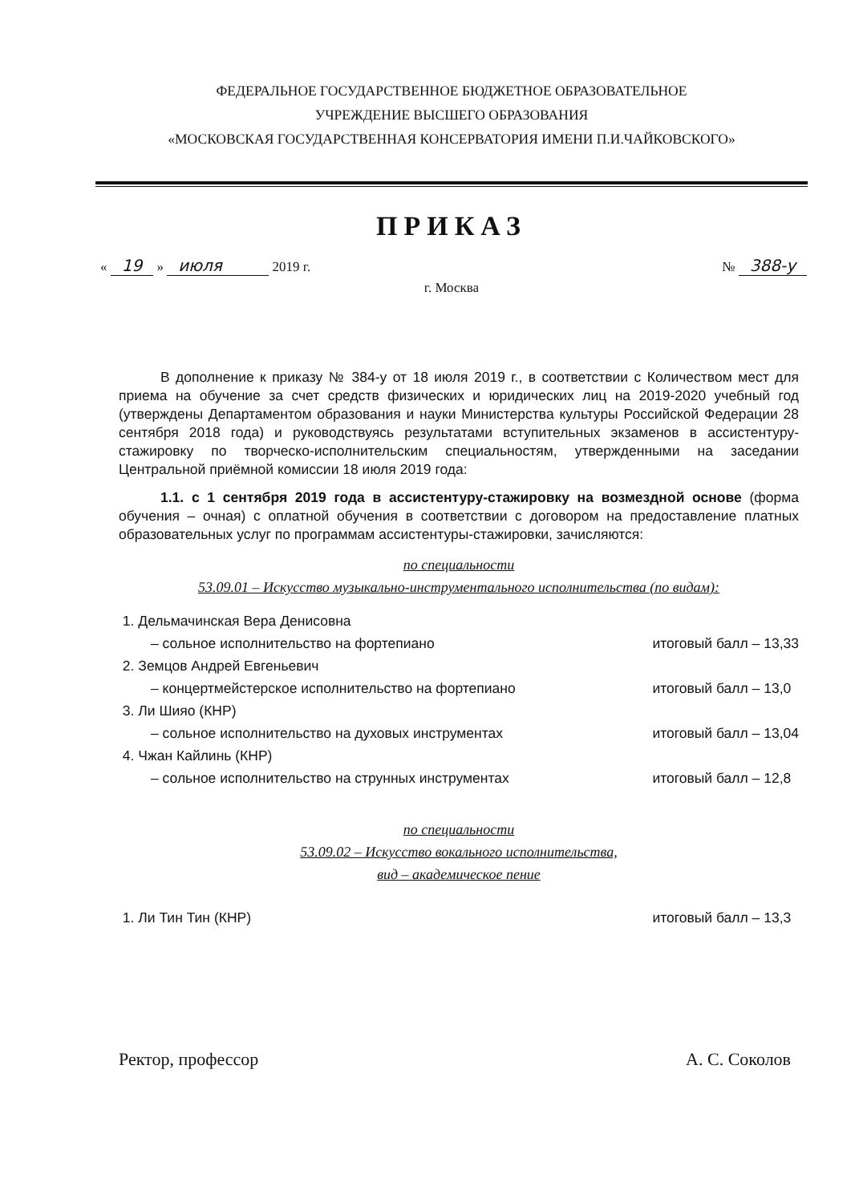ФЕДЕРАЛЬНОЕ ГОСУДАРСТВЕННОЕ БЮДЖЕТНОЕ ОБРАЗОВАТЕЛЬНОЕ
УЧРЕЖДЕНИЕ ВЫСШЕГО ОБРАЗОВАНИЯ
«МОСКОВСКАЯ ГОСУДАРСТВЕННАЯ КОНСЕРВАТОРИЯ ИМЕНИ П.И.ЧАЙКОВСКОГО»
ПРИКАЗ
« 19 » июля 2019 г. № 388-у
г. Москва
В дополнение к приказу № 384-у от 18 июля 2019 г., в соответствии с Количеством мест для приема на обучение за счет средств физических и юридических лиц на 2019-2020 учебный год (утверждены Департаментом образования и науки Министерства культуры Российской Федерации 28 сентября 2018 года) и руководствуясь результатами вступительных экзаменов в ассистентуру-стажировку по творческо-исполнительским специальностям, утвержденными на заседании Центральной приёмной комиссии 18 июля 2019 года:
1.1. с 1 сентября 2019 года в ассистентуру-стажировку на возмездной основе (форма обучения – очная) с оплатной обучения в соответствии с договором на предоставление платных образовательных услуг по программам ассистентуры-стажировки, зачисляются:
по специальности
53.09.01 – Искусство музыкально-инструментального исполнительства (по видам):
1. Дельмачинская Вера Денисовна
– сольное исполнительство на фортепиано итоговый балл – 13,33
2. Земцов Андрей Евгеньевич
– концертмейстерское исполнительство на фортепиано итоговый балл – 13,0
3. Ли Шияо (КНР)
– сольное исполнительство на духовых инструментах итоговый балл – 13,04
4. Чжан Кайлинь (КНР)
– сольное исполнительство на струнных инструментах итоговый балл – 12,8
по специальности
53.09.02 – Искусство вокального исполнительства,
вид – академическое пение
1. Ли Тин Тин (КНР) итоговый балл – 13,3
Ректор, профессор А. С. Соколов